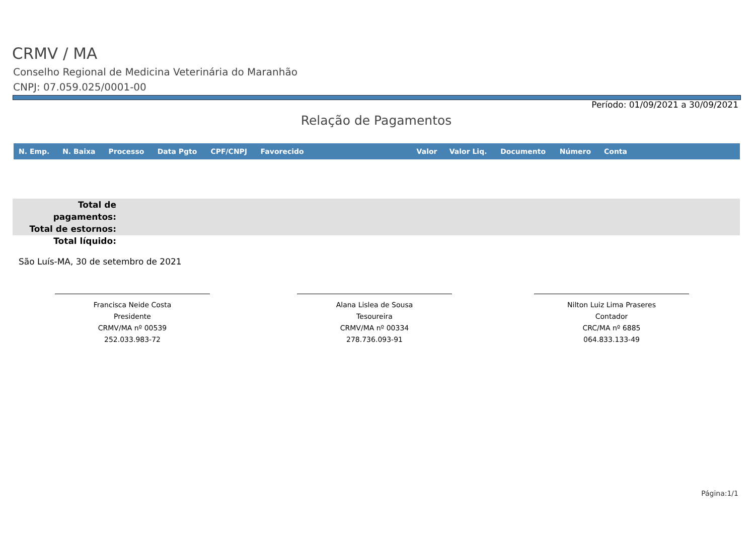CRMV / MA
Conselho Regional de Medicina Veterinária do Maranhão
CNPJ: 07.059.025/0001-00
Período: 01/09/2021 a 30/09/2021
Relação de Pagamentos
| N. Emp. | N. Baixa | Processo | Data Pgto | CPF/CNPJ | Favorecido | Valor | Valor Liq. | Documento | Número | Conta |
| --- | --- | --- | --- | --- | --- | --- | --- | --- | --- | --- |
Total de pagamentos:
Total de estornos:
Total líquido:
São Luís-MA, 30 de setembro de 2021
Francisca Neide Costa
Presidente
CRMV/MA nº 00539
252.033.983-72
Alana Lislea de Sousa
Tesoureira
CRMV/MA nº 00334
278.736.093-91
Nilton Luiz Lima Praseres
Contador
CRC/MA nº 6885
064.833.133-49
Página:1/1